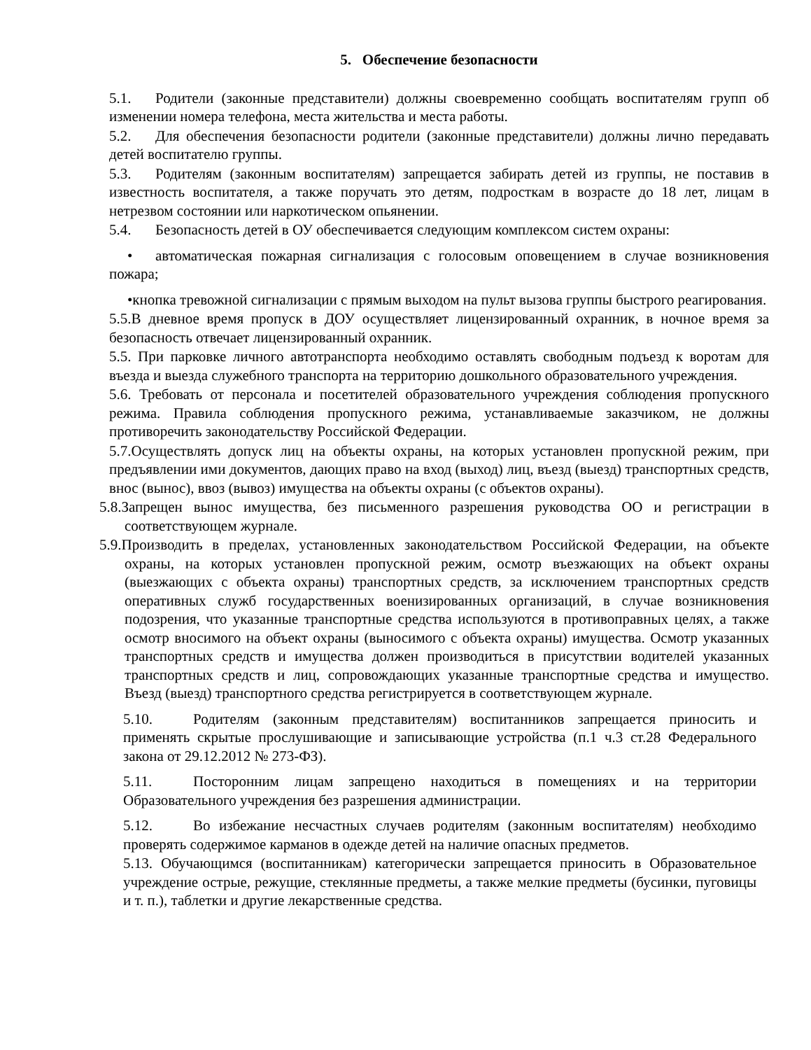5. Обеспечение безопасности
5.1. Родители (законные представители) должны своевременно сообщать воспитателям групп об изменении номера телефона, места жительства и места работы.
5.2. Для обеспечения безопасности родители (законные представители) должны лично передавать детей воспитателю группы.
5.3. Родителям (законным воспитателям) запрещается забирать детей из группы, не поставив в известность воспитателя, а также поручать это детям, подросткам в возрасте до 18 лет, лицам в нетрезвом состоянии или наркотическом опьянении.
5.4. Безопасность детей в ОУ обеспечивается следующим комплексом систем охраны:
• автоматическая пожарная сигнализация с голосовым оповещением в случае возникновения пожара;
•кнопка тревожной сигнализации с прямым выходом на пульт вызова группы быстрого реагирования.
5.5.В дневное время пропуск в ДОУ осуществляет лицензированный охранник, в ночное время за безопасность отвечает лицензированный охранник.
5.5. При парковке личного автотранспорта необходимо оставлять свободным подъезд к воротам для въезда и выезда служебного транспорта на территорию дошкольного образовательного учреждения.
5.6. Требовать от персонала и посетителей образовательного учреждения соблюдения пропускного режима. Правила соблюдения пропускного режима, устанавливаемые заказчиком, не должны противоречить законодательству Российской Федерации.
5.7.Осуществлять допуск лиц на объекты охраны, на которых установлен пропускной режим, при предъявлении ими документов, дающих право на вход (выход) лиц, въезд (выезд) транспортных средств, внос (вынос), ввоз (вывоз) имущества на объекты охраны (с объектов охраны).
5.8.Запрещен вынос имущества, без письменного разрешения руководства ОО и регистрации в соответствующем журнале.
5.9.Производить в пределах, установленных законодательством Российской Федерации, на объекте охраны, на которых установлен пропускной режим, осмотр въезжающих на объект охраны (выезжающих с объекта охраны) транспортных средств, за исключением транспортных средств оперативных служб государственных военизированных организаций, в случае возникновения подозрения, что указанные транспортные средства используются в противоправных целях, а также осмотр вносимого на объект охраны (выносимого с объекта охраны) имущества. Осмотр указанных транспортных средств и имущества должен производиться в присутствии водителей указанных транспортных средств и лиц, сопровождающих указанные транспортные средства и имущество. Въезд (выезд) транспортного средства регистрируется в соответствующем журнале.
5.10. Родителям (законным представителям) воспитанников запрещается приносить и применять скрытые прослушивающие и записывающие устройства (п.1 ч.3 ст.28 Федерального закона от 29.12.2012 № 273-ФЗ).
5.11. Посторонним лицам запрещено находиться в помещениях и на территории Образовательного учреждения без разрешения администрации.
5.12. Во избежание несчастных случаев родителям (законным воспитателям) необходимо проверять содержимое карманов в одежде детей на наличие опасных предметов.
5.13. Обучающимся (воспитанникам) категорически запрещается приносить в Образовательное учреждение острые, режущие, стеклянные предметы, а также мелкие предметы (бусинки, пуговицы и т. п.), таблетки и другие лекарственные средства.